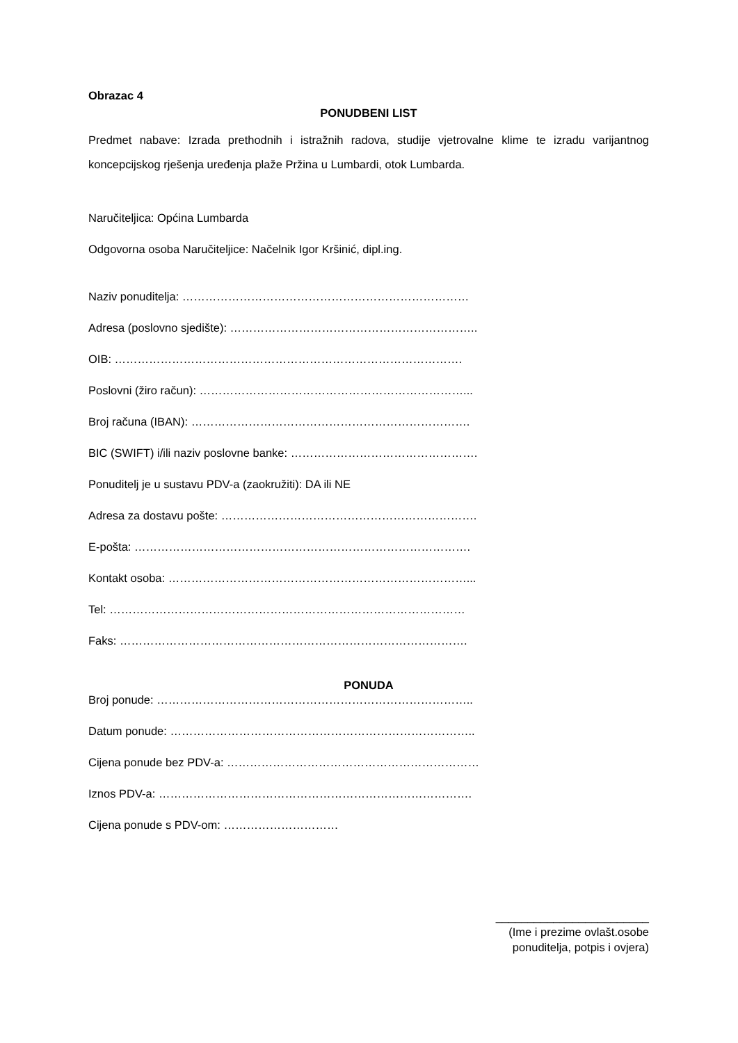Obrazac 4
PONUDBENI LIST
Predmet nabave: Izrada prethodnih i istražnih radova, studije vjetrovalne klime te izradu varijantnog koncepcijskog rješenja uređenja plaže Pržina u Lumbardi, otok Lumbarda.
Naručiteljica: Općina Lumbarda
Odgovorna osoba Naručiteljice: Načelnik Igor Kršinić, dipl.ing.
Naziv ponuditelja: …………………………………………………………………
Adresa (poslovno sjedište): ………………………………………………………..
OIB: ……………………………………………………………………………….
Poslovni (žiro račun): ……………………………………………………………...
Broj računa (IBAN): ……………………………………………………………….
BIC (SWIFT) i/ili naziv poslovne banke: ………………………………………….
Ponuditelj je u sustavu PDV-a (zaokružiti): DA ili NE
Adresa za dostavu pošte: ………………………………………………………….
E-pošta: …………………………………………………………………………….
Kontakt osoba: ……………………………………………………………………...
Tel: …………………………………………………………………………………
Faks: ……………………………………………………………………………….
PONUDA
Broj ponude: ………………………………………………………………………..
Datum ponude: ……………………………………………………………………..
Cijena ponude bez PDV-a: …………………………………………………………
Iznos PDV-a: ……………………………………………………………………….
Cijena ponude s PDV-om: …………………………
________________________
(Ime i prezime ovlašt.osobe
ponuditelja, potpis i ovjera)